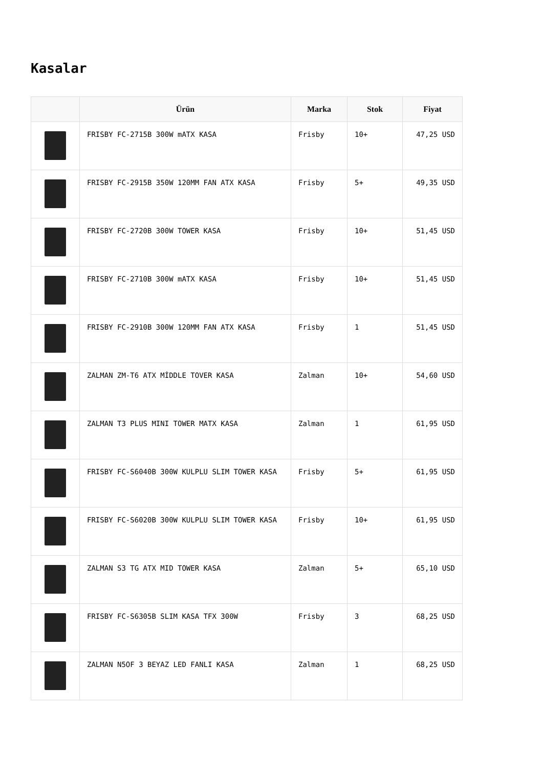Kasalar
| | Ürün | Marka | Stok | Fiyat |
| --- | --- | --- | --- | --- |
| | FRISBY FC-2715B 300W mATX KASA | Frisby | 10+ | 47,25 USD |
| | FRISBY FC-2915B 350W 120MM FAN ATX KASA | Frisby | 5+ | 49,35 USD |
| | FRISBY FC-2720B 300W TOWER KASA | Frisby | 10+ | 51,45 USD |
| | FRISBY FC-2710B 300W mATX KASA | Frisby | 10+ | 51,45 USD |
| | FRISBY FC-2910B 300W 120MM FAN ATX KASA | Frisby | 1 | 51,45 USD |
| | ZALMAN ZM-T6 ATX MİDDLE TOVER KASA | Zalman | 10+ | 54,60 USD |
| | ZALMAN T3 PLUS MINI TOWER MATX KASA | Zalman | 1 | 61,95 USD |
| | FRISBY FC-S6040B 300W KULPLU SLIM TOWER KASA | Frisby | 5+ | 61,95 USD |
| | FRISBY FC-S6020B 300W KULPLU SLIM TOWER KASA | Frisby | 10+ | 61,95 USD |
| | ZALMAN S3 TG ATX MID TOWER KASA | Zalman | 5+ | 65,10 USD |
| | FRISBY FC-S6305B SLIM KASA TFX 300W | Frisby | 3 | 68,25 USD |
| | ZALMAN N5OF 3 BEYAZ LED FANLI KASA | Zalman | 1 | 68,25 USD |